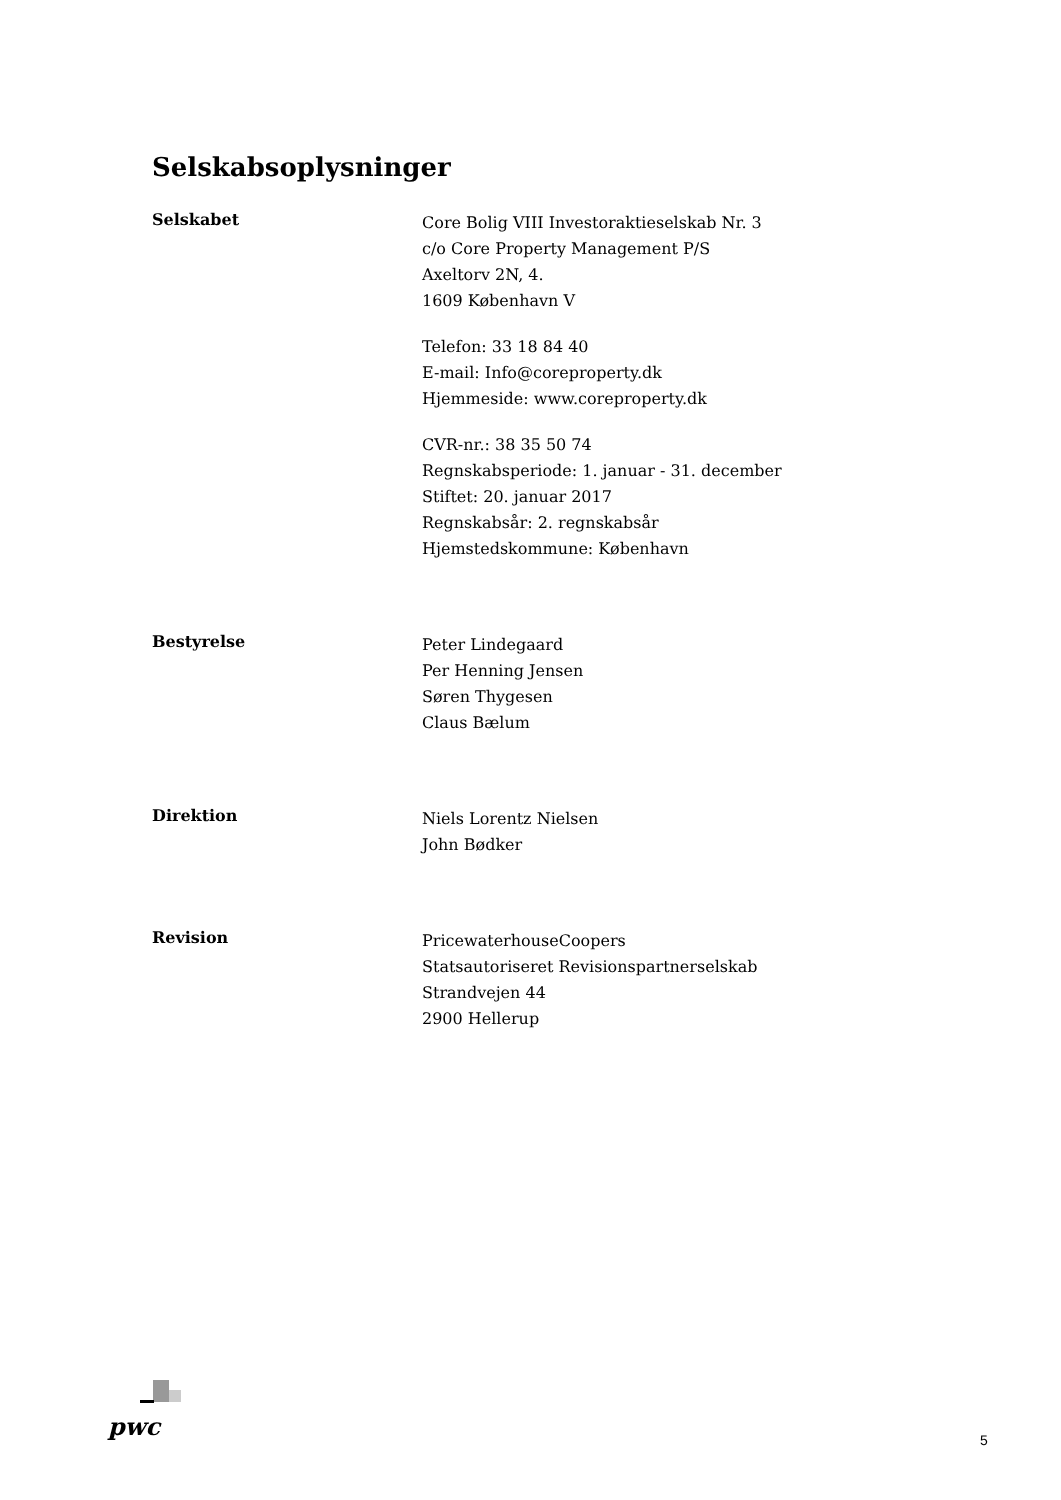Selskabsoplysninger
Selskabet
Core Bolig VIII Investoraktieselskab Nr. 3
c/o Core Property Management P/S
Axeltorv 2N, 4.
1609 København V
Telefon: 33 18 84 40
E-mail: Info@coreproperty.dk
Hjemmeside: www.coreproperty.dk
CVR-nr.: 38 35 50 74
Regnskabsperiode: 1. januar - 31. december
Stiftet: 20. januar 2017
Regnskabsår: 2. regnskabsår
Hjemstedskommune: København
Bestyrelse
Peter Lindegaard
Per Henning Jensen
Søren Thygesen
Claus Bælum
Direktion
Niels Lorentz Nielsen
John Bødker
Revision
PricewaterhouseCoopers
Statsautoriseret Revisionspartnerselskab
Strandvejen 44
2900 Hellerup
pwc 5